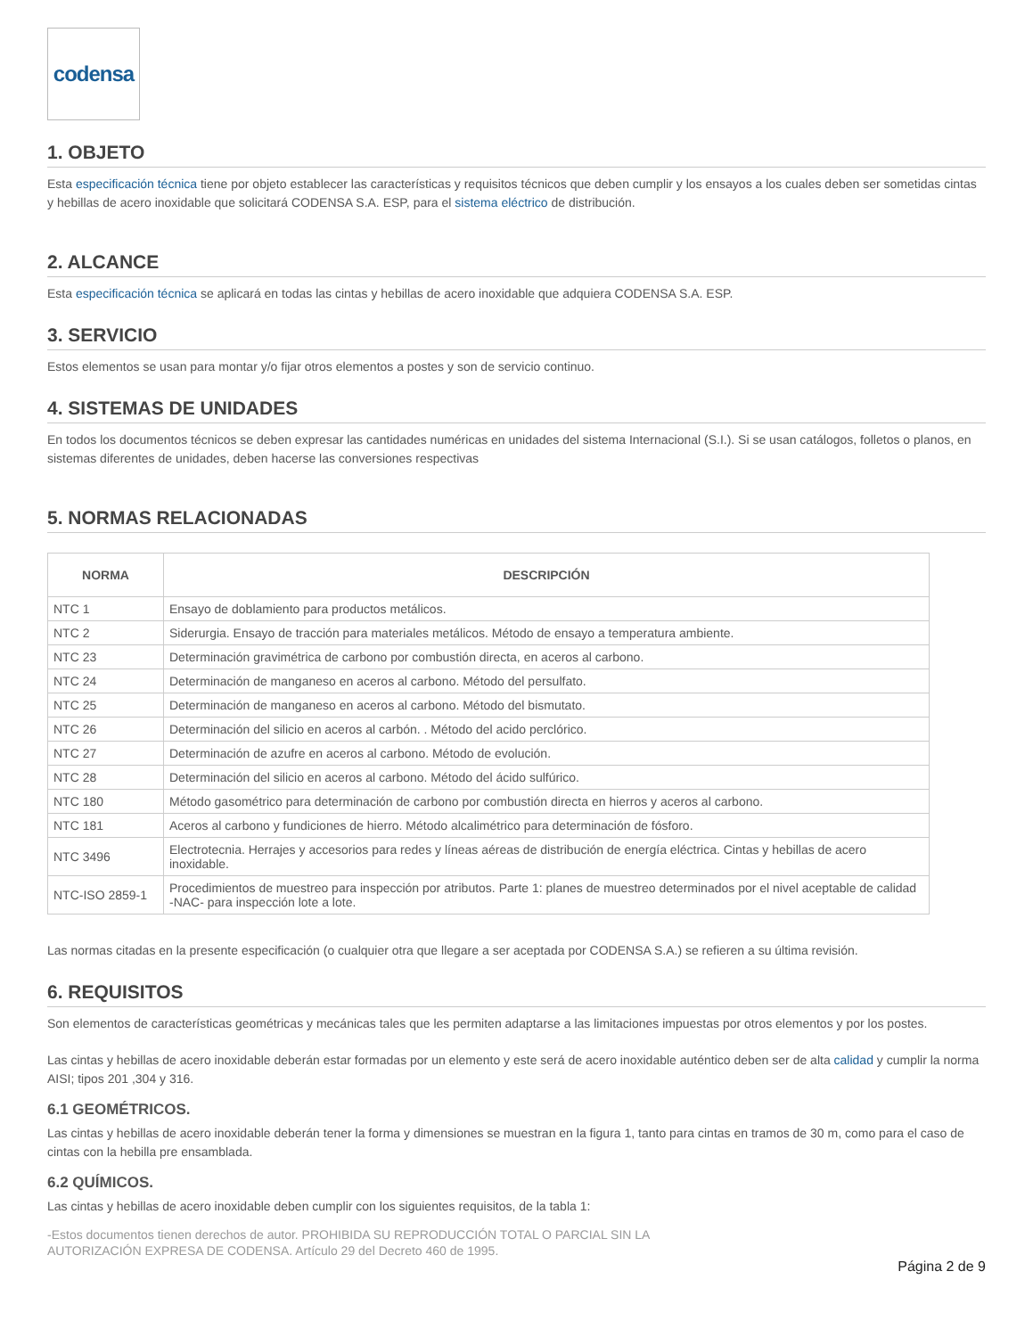codensa
1. OBJETO
Esta especificación técnica tiene por objeto establecer las características y requisitos técnicos que deben cumplir y los ensayos a los cuales deben ser sometidas cintas y hebillas de acero inoxidable que solicitará CODENSA S.A. ESP, para el sistema eléctrico de distribución.
2. ALCANCE
Esta especificación técnica se aplicará en todas las cintas y hebillas de acero inoxidable que adquiera CODENSA S.A. ESP.
3. SERVICIO
Estos elementos se usan para montar y/o fijar otros elementos a postes y son de servicio continuo.
4. SISTEMAS DE UNIDADES
En todos los documentos técnicos se deben expresar las cantidades numéricas en unidades del sistema Internacional (S.I.). Si se usan catálogos, folletos o planos, en sistemas diferentes de unidades, deben hacerse las conversiones respectivas
5. NORMAS RELACIONADAS
| NORMA | DESCRIPCIÓN |
| --- | --- |
| NTC 1 | Ensayo de doblamiento para productos metálicos. |
| NTC 2 | Siderurgia. Ensayo de tracción para materiales metálicos. Método de ensayo a temperatura ambiente. |
| NTC 23 | Determinación gravimétrica de carbono por combustión directa, en aceros al carbono. |
| NTC 24 | Determinación de manganeso en aceros al carbono. Método del persulfato. |
| NTC 25 | Determinación de manganeso en aceros al carbono. Método del bismutato. |
| NTC 26 | Determinación del silicio en aceros al carbón. . Método del acido perclórico. |
| NTC 27 | Determinación de azufre en aceros al carbono. Método de evolución. |
| NTC 28 | Determinación del silicio en aceros al carbono. Método del ácido sulfúrico. |
| NTC 180 | Método gasométrico para determinación de carbono por combustión directa en hierros y aceros al carbono. |
| NTC 181 | Aceros al carbono y fundiciones de hierro. Método alcalimétrico para determinación de fósforo. |
| NTC 3496 | Electrotecnia. Herrajes y accesorios para redes y líneas aéreas de distribución de energía eléctrica. Cintas y hebillas de acero inoxidable. |
| NTC-ISO 2859-1 | Procedimientos de muestreo para inspección por atributos. Parte 1: planes de muestreo determinados por el nivel aceptable de calidad -NAC- para inspección lote a lote. |
Las normas citadas en la presente especificación (o cualquier otra que llegare a ser aceptada por CODENSA S.A.) se refieren a su última revisión.
6. REQUISITOS
Son elementos de características geométricas y mecánicas tales que les permiten adaptarse a las limitaciones impuestas por otros elementos y por los postes.
Las cintas y hebillas de acero inoxidable deberán estar formadas por un elemento y este será de acero inoxidable auténtico deben ser de alta calidad y cumplir la norma AISI; tipos 201 ,304 y 316.
6.1 GEOMÉTRICOS.
Las cintas y hebillas de acero inoxidable deberán tener la forma y dimensiones se muestran en la figura 1, tanto para cintas en tramos de 30 m, como para el caso de cintas con la hebilla pre ensamblada.
6.2 QUÍMICOS.
Las cintas y hebillas de acero inoxidable deben cumplir con los siguientes requisitos, de la tabla 1:
-Estos documentos tienen derechos de autor. PROHIBIDA SU REPRODUCCIÓN TOTAL O PARCIAL SIN LA
AUTORIZACIÓN EXPRESA DE CODENSA. Artículo 29 del Decreto 460 de 1995.
Página 2 de 9